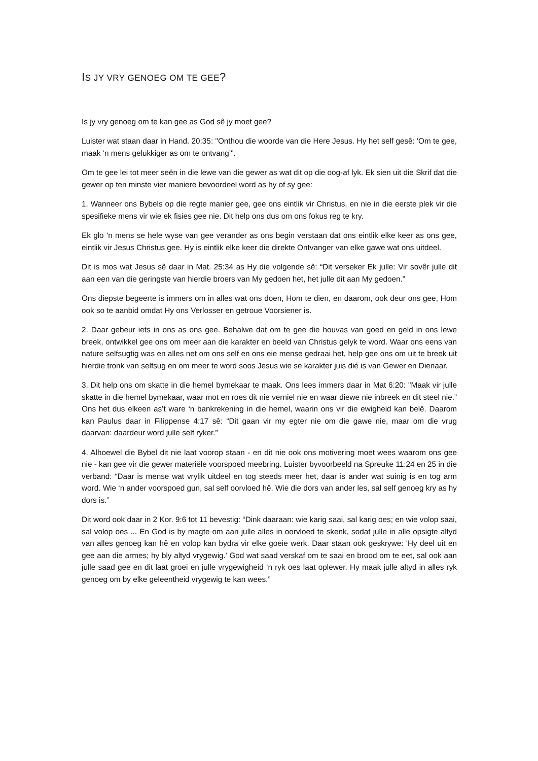IS JY VRY GENOEG OM TE GEE?
Is jy vry genoeg om te kan gee as God sê jy moet gee?
Luister wat staan daar in Hand. 20:35: "Onthou die woorde van die Here Jesus. Hy het self gesê: 'Om te gee, maak ‘n mens gelukkiger as om te ontvang’".
Om te gee lei tot meer seën in die lewe van die gewer as wat dit op die oog-af lyk. Ek sien uit die Skrif dat die gewer op ten minste vier maniere bevoordeel word as hy of sy gee:
1. Wanneer ons Bybels op die regte manier gee, gee ons eintlik vir Christus, en nie in die eerste plek vir die spesifieke mens vir wie ek fisies gee nie. Dit help ons dus om ons fokus reg te kry.
Ek glo ‘n mens se hele wyse van gee verander as ons begin verstaan dat ons eintlik elke keer as ons gee, eintlik vir Jesus Christus gee. Hy is eintlik elke keer die direkte Ontvanger van elke gawe wat ons uitdeel.
Dit is mos wat Jesus sê daar in Mat. 25:34 as Hy die volgende sê: “Dit verseker Ek julle: Vir sovêr julle dit aan een van die geringste van hierdie broers van My gedoen het, het julle dit aan My gedoen.”
Ons diepste begeerte is immers om in alles wat ons doen, Hom te dien, en daarom, ook deur ons gee, Hom ook so te aanbid omdat Hy ons Verlosser en getroue Voorsiener is.
2. Daar gebeur iets in ons as ons gee. Behalwe dat om te gee die houvas van goed en geld in ons lewe breek, ontwikkel gee ons om meer aan die karakter en beeld van Christus gelyk te word. Waar ons eens van nature selfsugtig was en alles net om ons self en ons eie mense gedraai het, help gee ons om uit te breek uit hierdie tronk van selfsug en om meer te word soos Jesus wie se karakter juis dié is van Gewer en Dienaar.
3. Dit help ons om skatte in die hemel bymekaar te maak. Ons lees immers daar in Mat 6:20: "Maak vir julle skatte in die hemel bymekaar, waar mot en roes dit nie verniel nie en waar diewe nie inbreek en dit steel nie.” Ons het dus elkeen as’t ware ‘n bankrekening in die hemel, waarin ons vir die ewigheid kan belê. Daarom kan Paulus daar in Filippense 4:17 sê: “Dit gaan vir my egter nie om die gawe nie, maar om die vrug daarvan: daardeur word julle self ryker.”
4. Alhoewel die Bybel dit nie laat voorop staan - en dit nie ook ons motivering moet wees waarom ons gee nie - kan gee vir die gewer materiële voorspoed meebring. Luister byvoorbeeld na Spreuke 11:24 en 25 in die verband: “Daar is mense wat vrylik uitdeel en tog steeds meer het, daar is ander wat suinig is en tog arm word. Wie ‘n ander voorspoed gun, sal self oorvloed hê. Wie die dors van ander les, sal self genoeg kry as hy dors is.”
Dit word ook daar in 2 Kor. 9:6 tot 11 bevestig: “Dink daaraan: wie karig saai, sal karig oes; en wie volop saai, sal volop oes ... En God is by magte om aan julle alles in oorvloed te skenk, sodat julle in alle opsigte altyd van alles genoeg kan hê en volop kan bydra vir elke goeie werk. Daar staan ook geskrywe: 'Hy deel uit en gee aan die armes; hy bly altyd vrygewig.' God wat saad verskaf om te saai en brood om te eet, sal ook aan julle saad gee en dit laat groei en julle vrygewigheid ‘n ryk oes laat oplewer. Hy maak julle altyd in alles ryk genoeg om by elke geleentheid vrygewig te kan wees.”